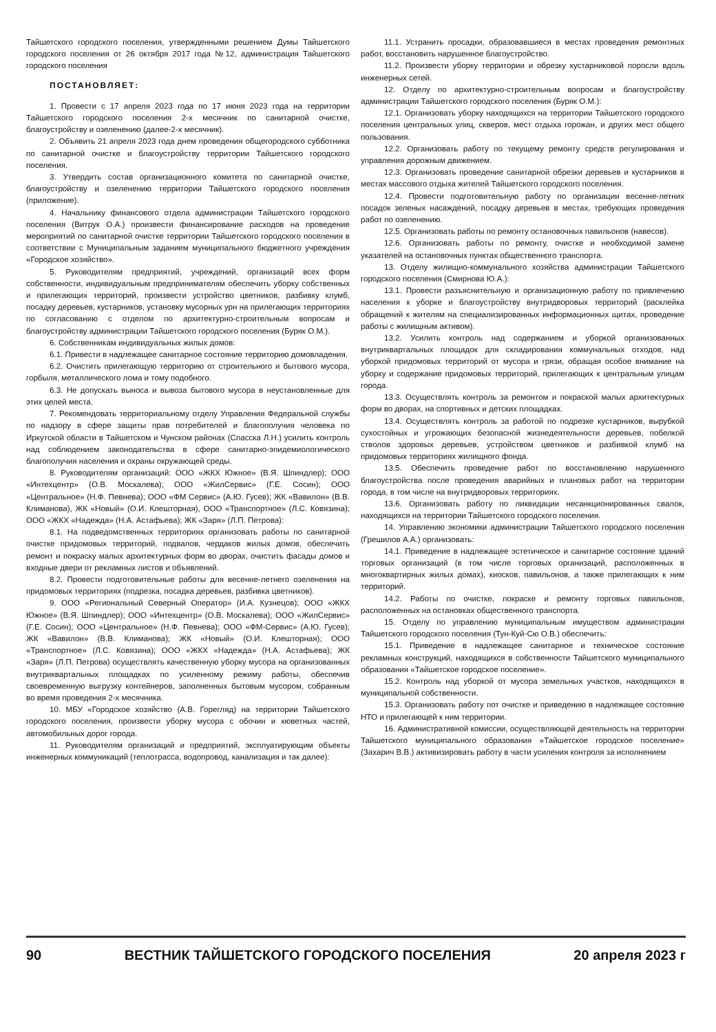Тайшетского городского поселения, утвержденными решением Думы Тайшетского городского поселения от 26 октября 2017 года №12, администрация Тайшетского городского поселения
ПОСТАНОВЛЯЕТ:
1. Провести с 17 апреля 2023 года по 17 июня 2023 года на территории Тайшетского городского поселения 2-х месячник по санитарной очистке, благоустройству и озеленению (далее-2-х месячник).
2. Объявить 21 апреля 2023 года днем проведения общегородского субботника по санитарной очистке и благоустройству территории Тайшетского городского поселения.
3. Утвердить состав организационного комитета по санитарной очистке, благоустройству и озеленению территории Тайшетского городского поселения (приложение).
4. Начальнику финансового отдела администрации Тайшетского городского поселения (Витрук О.А.) произвести финансирование расходов на проведение мероприятий по санитарной очистке территории Тайшетского городского поселения в соответствии с Муниципальным заданием муниципального бюджетного учреждения «Городское хозяйство».
5. Руководителям предприятий, учреждений, организаций всех форм собственности, индивидуальным предпринимателям обеспечить уборку собственных и прилегающих территорий, произвести устройство цветников, разбивку клумб, посадку деревьев, кустарников, установку мусорных урн на прилегающих территориях по согласованию с отделом по архитектурно-строительным вопросам и благоустройству администрации Тайшетского городского поселения (Буряк О.М.).
6. Собственникам индивидуальных жилых домов:
6.1. Привести в надлежащее санитарное состояние территорию домовладения.
6.2. Очистить прилегающую территорию от строительного и бытового мусора, горбыля, металлического лома и тому подобного.
6.3. Не допускать выноса и вывоза бытового мусора в неустановленные для этих целей места.
7. Рекомендовать территориальному отделу Управления Федеральной службы по надзору в сфере защиты прав потребителей и благополучия человека по Иркутской области в Тайшетском и Чунском районах (Спасска Л.Н.) усилить контроль над соблюдением законодательства в сфере санитарно-эпидемиологического благополучия населения и охраны окружающей среды.
8. Руководителям организаций: ООО «ЖКХ Южное» (В.Я. Шпиндлер); ООО «Интехцентр» (О.В. Москалева); ООО «ЖилСервис» (Г.Е. Сосин); ООО «Центральное» (Н.Ф. Певнева); ООО «ФМ Сервис» (А.Ю. Гусев); ЖК «Вавилон» (В.В. Климанова), ЖК «Новый» (О.И. Клешторная), ООО «Транспортное» (Л.С. Ковязина); ООО «ЖКХ «Надежда» (Н.А. Астафьева); ЖК «Заря» (Л.П. Петрова):
8.1. На подведомственных территориях организовать работы по санитарной очистке придомовых территорий, подвалов, чердаков жилых домов, обеспечить ремонт и покраску малых архитектурных форм во дворах, очистить фасады домов и входные двери от рекламных листов и объявлений.
8.2. Провести подготовительные работы для весенне-летнего озеленения на придомовых территориях (подрезка, посадка деревьев, разбивка цветников).
9. ООО «Региональный Северный Оператор» (И.А. Кузнецов); ООО «ЖКХ Южное» (В.Я. Шпиндлер); ООО «Интехцентр» (О.В. Москалева); ООО «ЖилСервис» (Г.Е. Сосин); ООО «Центральное» (Н.Ф. Певнева); ООО «ФМ-Сервис» (А.Ю. Гусев); ЖК «Вавилон» (В.В. Климанова); ЖК «Новый» (О.И. Клешторная); ООО «Транспортное» (Л.С. Ковязина); ООО «ЖКХ «Надежда» (Н.А. Астафьева); ЖК «Заря» (Л.П. Петрова) осуществлять качественную уборку мусора на организованных внутриквартальных площадках по усиленному режиму работы, обеспечив своевременную выгрузку контейнеров, заполненных бытовым мусором, собранным во время проведения 2-х месячника.
10. МБУ «Городское хозяйство (А.В. Горегляд) на территории Тайшетского городского поселения, произвести уборку мусора с обочин и кюветных частей, автомобильных дорог города.
11. Руководителям организаций и предприятий, эксплуатирующим объекты инженерных коммуникаций (теплотрасса, водопровод, канализация и так далее):
11.1. Устранить просадки, образовавшиеся в местах проведения ремонтных работ, восстановить нарушенное благоустройство.
11.2. Произвести уборку территории и обрезку кустарниковой поросли вдоль инженерных сетей.
12. Отделу по архитектурно-строительным вопросам и благоустройству администрации Тайшетского городского поселения (Буряк О.М.):
12.1. Организовать уборку находящихся на территории Тайшетского городского поселения центральных улиц, скверов, мест отдыха горожан, и других мест общего пользования.
12.2. Организовать работу по текущему ремонту средств регулирования и управления дорожным движением.
12.3. Организовать проведение санитарной обрезки деревьев и кустарников в местах массового отдыха жителей Тайшетского городского поселения.
12.4. Провести подготовительную работу по организации весенне-летних посадок зеленых насаждений, посадку деревьев в местах, требующих проведения работ по озеленению.
12.5. Организовать работы по ремонту остановочных павильонов (навесов).
12.6. Организовать работы по ремонту, очистке и необходимой замене указателей на остановочных пунктах общественного транспорта.
13. Отделу жилищно-коммунального хозяйства администрации Тайшетского городского поселения (Смирнова Ю.А.):
13.1. Провести разъяснительную и организационную работу по привлечению населения к уборке и благоустройству внутридворовых территорий (расклейка обращений к жителям на специализированных информационных щитах, проведение работы с жилищным активом).
13.2. Усилить контроль над содержанием и уборкой организованных внутриквартальных площадок для складирования коммунальных отходов, над уборкой придомовых территорий от мусора и грязи, обращая особое внимание на уборку и содержание придомовых территорий, прилегающих к центральным улицам города.
13.3. Осуществлять контроль за ремонтом и покраской малых архитектурных форм во дворах, на спортивных и детских площадках.
13.4. Осуществлять контроль за работой по подрезке кустарников, вырубкой сухостойных и угрожающих безопасной жизнедеятельности деревьев, побелкой стволов здоровых деревьев, устройством цветников и разбивкой клумб на придомовых территориях жилищного фонда.
13.5. Обеспечить проведение работ по восстановлению нарушенного благоустройства после проведения аварийных и плановых работ на территории города, в том числе на внутридворовых территориях.
13.6. Организовать работу по ликвидации несанкционированных свалок, находящихся на территории Тайшетского городского поселения.
14. Управлению экономики администрации Тайшетского городского поселения (Грешилов А.А.) организовать:
14.1. Приведение в надлежащее эстетическое и санитарное состояние зданий торговых организаций (в том числе торговых организаций, расположенных в многоквартирных жилых домах), киосков, павильонов, а также прилегающих к ним территорий.
14.2. Работы по очистке, покраске и ремонту торговых павильонов, расположенных на остановках общественного транспорта.
15. Отделу по управлению муниципальным имуществом администрации Тайшетского городского поселения (Тун-Куй-Сю О.В.) обеспечить:
15.1. Приведение в надлежащее санитарное и техническое состояние рекламных конструкций, находящихся в собственности Тайшетского муниципального образования «Тайшетское городское поселение».
15.2. Контроль над уборкой от мусора земельных участков, находящихся в муниципальной собственности.
15.3. Организовать работу пот очистке и приведению в надлежащее состояние НТО и прилегающей к ним территории.
16. Административной комиссии, осуществляющей деятельность на территории Тайшетского муниципального образования «Тайшетское городское поселение» (Захарич В.В.) активизировать работу в части усиления контроля за исполнением
90 ВЕСТНИК ТАЙШЕТСКОГО ГОРОДСКОГО ПОСЕЛЕНИЯ 20 апреля 2023 г